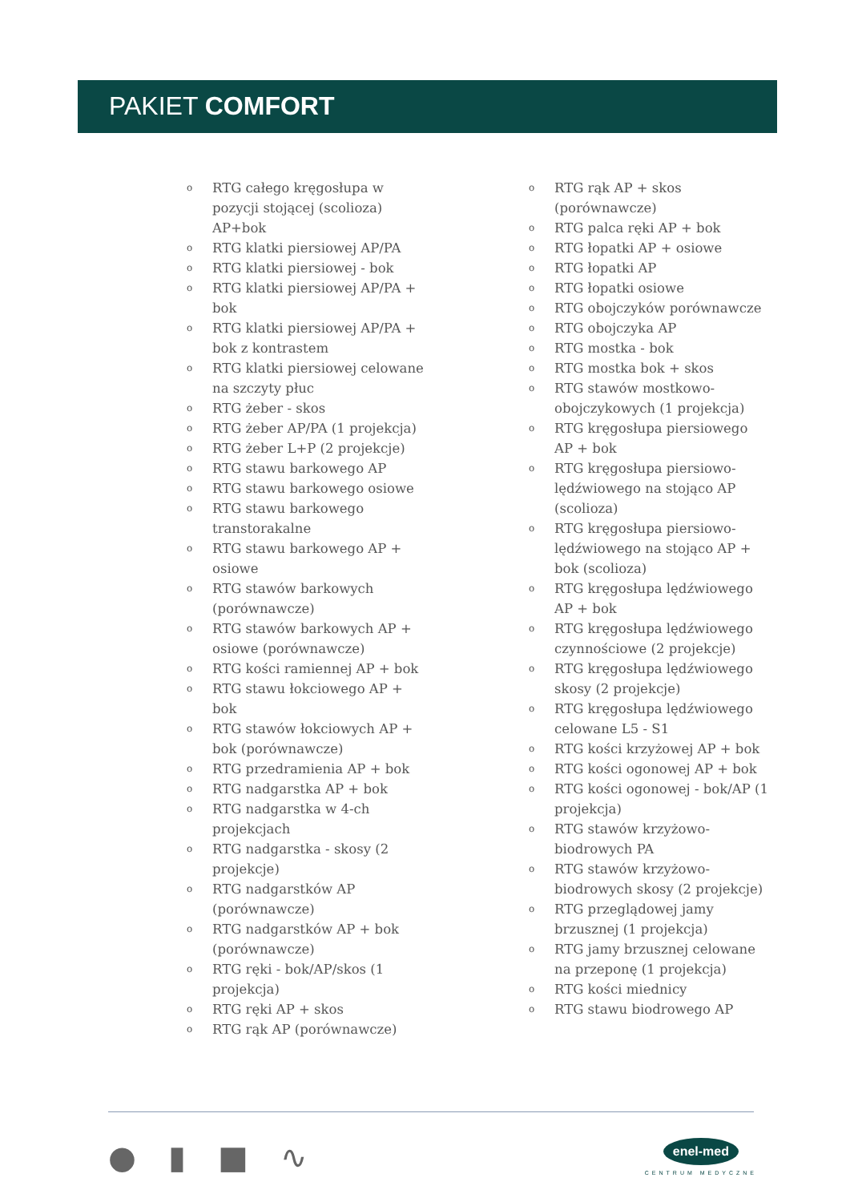PAKIET COMFORT
o RTG całego kręgosłupa w pozycji stojącej (scolioza) AP+bok
o RTG klatki piersiowej AP/PA
o RTG klatki piersiowej - bok
o RTG klatki piersiowej AP/PA + bok
o RTG klatki piersiowej AP/PA + bok z kontrastem
o RTG klatki piersiowej celowane na szczyty płuc
o RTG żeber - skos
o RTG żeber AP/PA (1 projekcja)
o RTG żeber L+P (2 projekcje)
o RTG stawu barkowego AP
o RTG stawu barkowego osiowe
o RTG stawu barkowego transtorakalne
o RTG stawu barkowego AP + osiowe
o RTG stawów barkowych (porównawcze)
o RTG stawów barkowych AP + osiowe (porównawcze)
o RTG kości ramiennej AP + bok
o RTG stawu łokciowego AP + bok
o RTG stawów łokciowych AP + bok (porównawcze)
o RTG przedramienia AP + bok
o RTG nadgarstka AP + bok
o RTG nadgarstka w 4-ch projekcjach
o RTG nadgarstka - skosy (2 projekcje)
o RTG nadgarstków AP (porównawcze)
o RTG nadgarstków AP + bok (porównawcze)
o RTG ręki - bok/AP/skos (1 projekcja)
o RTG ręki AP + skos
o RTG rąk AP (porównawcze)
o RTG rąk AP + skos (porównawcze)
o RTG palca ręki AP + bok
o RTG łopatki AP + osiowe
o RTG łopatki AP
o RTG łopatki osiowe
o RTG obojczyków porównawcze
o RTG obojczyka AP
o RTG mostka - bok
o RTG mostka bok + skos
o RTG stawów mostkowo-obojczykowych (1 projekcja)
o RTG kręgosłupa piersiowego AP + bok
o RTG kręgosłupa piersiowo-lędźwiowego na stojąco AP (scolioza)
o RTG kręgosłupa piersiowo-lędźwiowego na stojąco AP + bok (scolioza)
o RTG kręgosłupa lędźwiowego AP + bok
o RTG kręgosłupa lędźwiowego czynnościowe (2 projekcje)
o RTG kręgosłupa lędźwiowego skosy (2 projekcje)
o RTG kręgosłupa lędźwiowego celowane L5 - S1
o RTG kości krzyżowej AP + bok
o RTG kości ogonowej AP + bok
o RTG kości ogonowej - bok/AP (1 projekcja)
o RTG stawów krzyżowo-biodrowych PA
o RTG stawów krzyżowo-biodrowych skosy (2 projekcje)
o RTG przeglądowej jamy brzusznej (1 projekcja)
o RTG jamy brzusznej celowane na przeponę (1 projekcja)
o RTG kości miednicy
o RTG stawu biodrowego AP
● ▮ ■ ∿
enel-med
CENTRUM MEDYCZNE